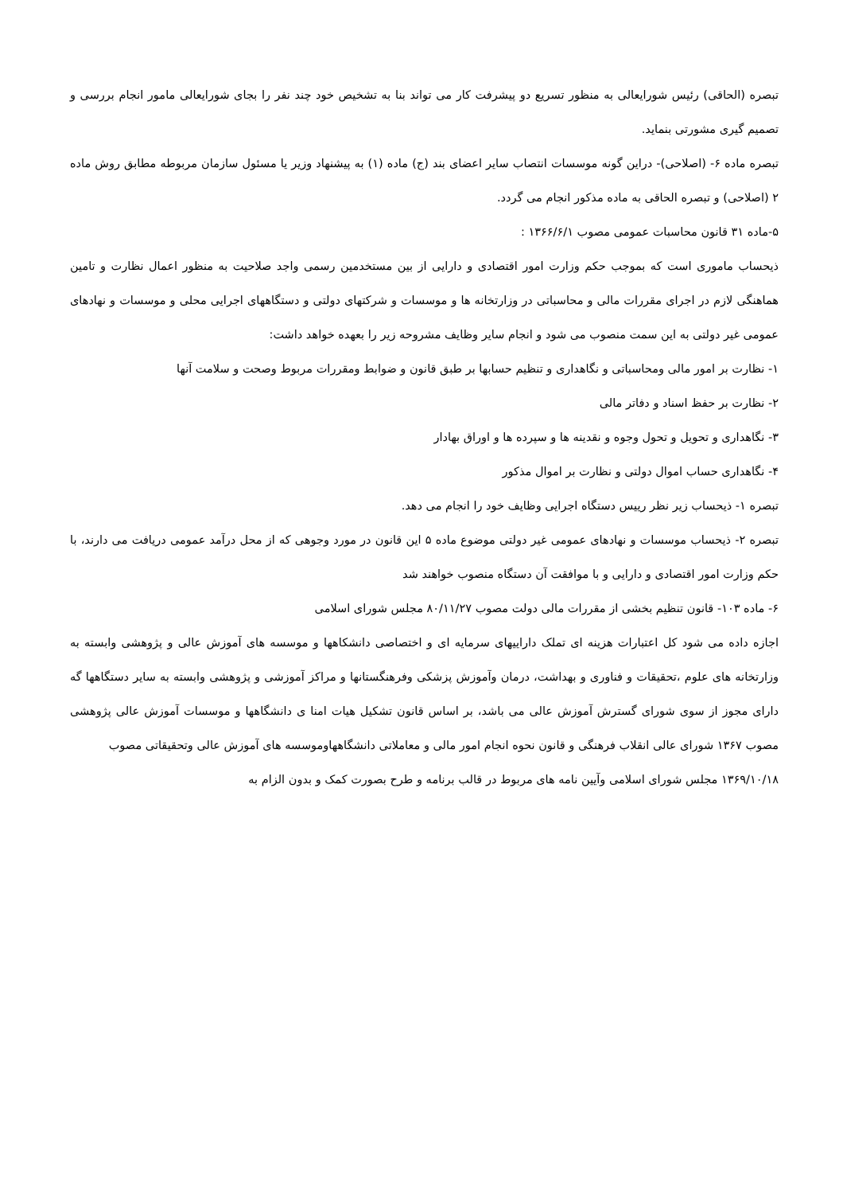تبصره (الحاقی) رئیس شورایعالی به منظور تسریع دو پیشرفت کار می تواند بنا به تشخیص خود چند نفر را بجای شورایعالی مامور انجام بررسی و تصمیم گیری مشورتی بنماید.
تبصره ماده ۶- (اصلاحی)- دراین گونه موسسات انتصاب سایر اعضای بند (ج) ماده (۱) به پیشنهاد وزیر یا مسئول سازمان مربوطه مطابق روش ماده ۲ (اصلاحی) و تبصره الحاقی به ماده مذکور انجام می گردد.
۵-ماده ۳۱ قانون محاسبات عمومی مصوب ۱۳۶۶/۶/۱ :
ذیحساب ماموری است که بموجب حکم وزارت امور اقتصادی و دارایی از بین مستخدمین رسمی واجد صلاحیت به منظور اعمال نظارت و تامین هماهنگی لازم در اجرای مقررات مالی و محاسباتی در وزارتخانه ها و موسسات و شرکتهای دولتی و دستگاههای اجرایی محلی و موسسات و نهادهای عمومی غیر دولتی به این سمت منصوب می شود و انجام سایر وظایف مشروحه زیر را بعهده خواهد داشت:
۱- نظارت بر امور مالی ومحاسباتی و نگاهداری و تنظیم حسابها بر طبق قانون و ضوابط ومقررات مربوط وصحت و سلامت آنها
۲- نظارت بر حفظ اسناد و دفاتر مالی
۳- نگاهداری و تحویل و تحول وجوه و نقدینه ها و سپرده ها و اوراق بهادار
۴- نگاهداری حساب اموال دولتی و نظارت بر اموال مذکور
تبصره ۱- ذیحساب زیر نظر رییس دستگاه اجرایی وظایف خود را انجام می دهد.
تبصره ۲- ذیحساب موسسات و نهادهای عمومی غیر دولتی موضوع ماده ۵ این قانون در مورد وجوهی که از محل درآمد عمومی دریافت می دارند، با حکم وزارت امور اقتصادی و دارایی و با موافقت آن دستگاه منصوب خواهند شد
۶- ماده ۱۰۳- قانون تنظیم بخشی از مقررات مالی دولت مصوب ۸۰/۱۱/۲۷ مجلس شورای اسلامی
اجازه داده می شود کل اعتبارات هزینه ای تملک داراییهای سرمایه ای و اختصاصی دانشکاهها و موسسه های آموزش عالی و پژوهشی وابسته به وزارتخانه های علوم ،تحقیقات و فناوری و بهداشت، درمان وآموزش پزشکی وفرهنگستانها و مراکز آموزشی و پژوهشی وابسته به سایر دستگاهها گه دارای مجوز از سوی شورای گسترش آموزش عالی می باشد، بر اساس قانون تشکیل هیات امنا ی دانشگاهها و موسسات آموزش عالی پژوهشی مصوب ۱۳۶۷ شورای عالی انقلاب فرهنگی و قانون نحوه انجام امور مالی و معاملاتی دانشگاههاوموسسه های آموزش عالی وتحقیقاتی مصوب
۱۳۶۹/۱۰/۱۸ مجلس شورای اسلامی وآیین نامه های مربوط در قالب برنامه و طرح بصورت کمک و بدون الزام به